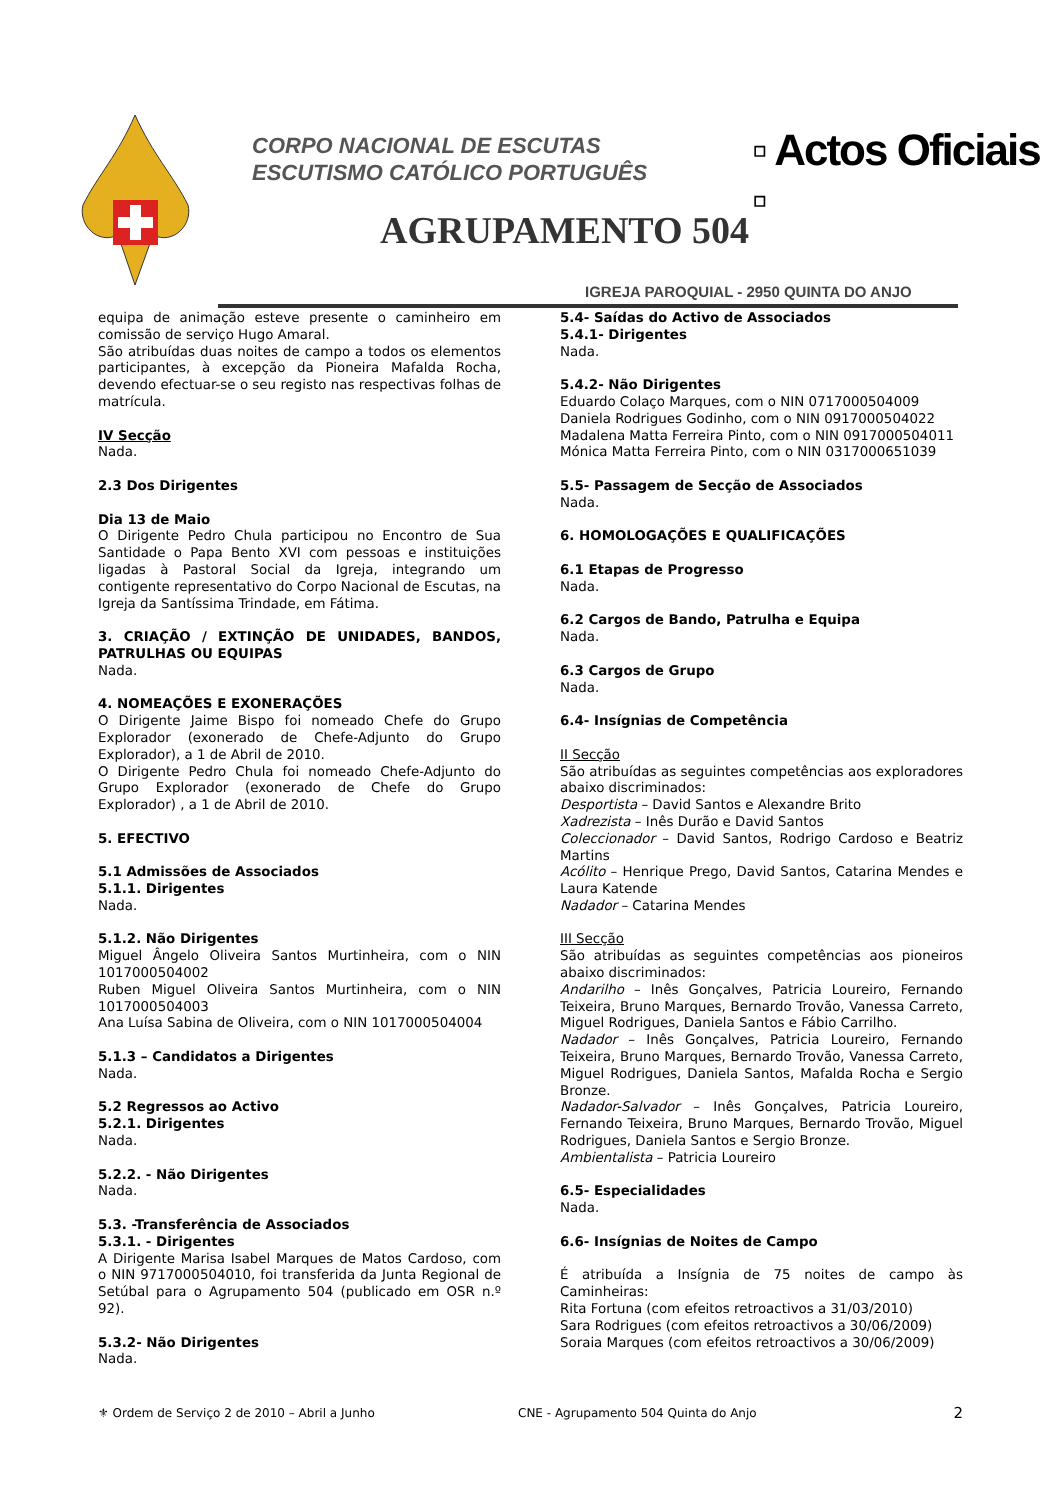CORPO NACIONAL DE ESCUTAS
ESCUTISMO CATÓLICO PORTUGUÊS
▫ Actos Oficiais ▫
AGRUPAMENTO 504
IGREJA PAROQUIAL - 2950 QUINTA DO ANJO
equipa de animação esteve presente o caminheiro em comissão de serviço Hugo Amaral.
São atribuídas duas noites de campo a todos os elementos participantes, à excepção da Pioneira Mafalda Rocha, devendo efectuar-se o seu registo nas respectivas folhas de matrícula.
IV Secção
Nada.
2.3 Dos Dirigentes
Dia 13 de Maio
O Dirigente Pedro Chula participou no Encontro de Sua Santidade o Papa Bento XVI com pessoas e instituições ligadas à Pastoral Social da Igreja, integrando um contigente representativo do Corpo Nacional de Escutas, na Igreja da Santíssima Trindade, em Fátima.
3. CRIAÇÃO / EXTINÇÃO DE UNIDADES, BANDOS, PATRULHAS OU EQUIPAS
Nada.
4. NOMEAÇÕES E EXONERAÇÕES
O Dirigente Jaime Bispo foi nomeado Chefe do Grupo Explorador (exonerado de Chefe-Adjunto do Grupo Explorador), a 1 de Abril de 2010.
O Dirigente Pedro Chula foi nomeado Chefe-Adjunto do Grupo Explorador (exonerado de Chefe do Grupo Explorador) , a 1 de Abril de 2010.
5. EFECTIVO
5.1 Admissões de Associados
5.1.1. Dirigentes
Nada.
5.1.2. Não Dirigentes
Miguel Ângelo Oliveira Santos Murtinheira, com o NIN 1017000504002
Ruben Miguel Oliveira Santos Murtinheira, com o NIN 1017000504003
Ana Luísa Sabina de Oliveira, com o NIN 1017000504004
5.1.3 – Candidatos a Dirigentes
Nada.
5.2 Regressos ao Activo
5.2.1. Dirigentes
Nada.
5.2.2. - Não Dirigentes
Nada.
5.3. -Transferência de Associados
5.3.1. - Dirigentes
A Dirigente Marisa Isabel Marques de Matos Cardoso, com o NIN 9717000504010, foi transferida da Junta Regional de Setúbal para o Agrupamento 504 (publicado em OSR n.º 92).
5.3.2- Não Dirigentes
Nada.
5.4- Saídas do Activo de Associados
5.4.1- Dirigentes
Nada.
5.4.2- Não Dirigentes
Eduardo Colaço Marques, com o NIN 0717000504009
Daniela Rodrigues Godinho, com o NIN 0917000504022
Madalena Matta Ferreira Pinto, com o NIN 0917000504011
Mónica Matta Ferreira Pinto, com o NIN 0317000651039
5.5- Passagem de Secção de Associados
Nada.
6. HOMOLOGAÇÕES E QUALIFICAÇÕES
6.1 Etapas de Progresso
Nada.
6.2 Cargos de Bando, Patrulha e Equipa
Nada.
6.3 Cargos de Grupo
Nada.
6.4- Insígnias de Competência
II Secção
São atribuídas as seguintes competências aos exploradores abaixo discriminados:
Desportista – David Santos e Alexandre Brito
Xadrezista – Inês Durão e David Santos
Coleccionador – David Santos, Rodrigo Cardoso e Beatriz Martins
Acólito – Henrique Prego, David Santos, Catarina Mendes e Laura Katende
Nadador – Catarina Mendes
III Secção
São atribuídas as seguintes competências aos pioneiros abaixo discriminados:
Andarilho – Inês Gonçalves, Patricia Loureiro, Fernando Teixeira, Bruno Marques, Bernardo Trovão, Vanessa Carreto, Miguel Rodrigues, Daniela Santos e Fábio Carrilho.
Nadador – Inês Gonçalves, Patricia Loureiro, Fernando Teixeira, Bruno Marques, Bernardo Trovão, Vanessa Carreto, Miguel Rodrigues, Daniela Santos, Mafalda Rocha e Sergio Bronze.
Nadador-Salvador – Inês Gonçalves, Patricia Loureiro, Fernando Teixeira, Bruno Marques, Bernardo Trovão, Miguel Rodrigues, Daniela Santos e Sergio Bronze.
Ambientalista – Patricia Loureiro
6.5- Especialidades
Nada.
6.6- Insígnias de Noites de Campo
É atribuída a Insígnia de 75 noites de campo às Caminheiras:
Rita Fortuna (com efeitos retroactivos a 31/03/2010)
Sara Rodrigues (com efeitos retroactivos a 30/06/2009)
Soraia Marques (com efeitos retroactivos a 30/06/2009)
⚜ Ordem de Serviço 2 de 2010 – Abril a Junho CNE - Agrupamento 504 Quinta do Anjo 2